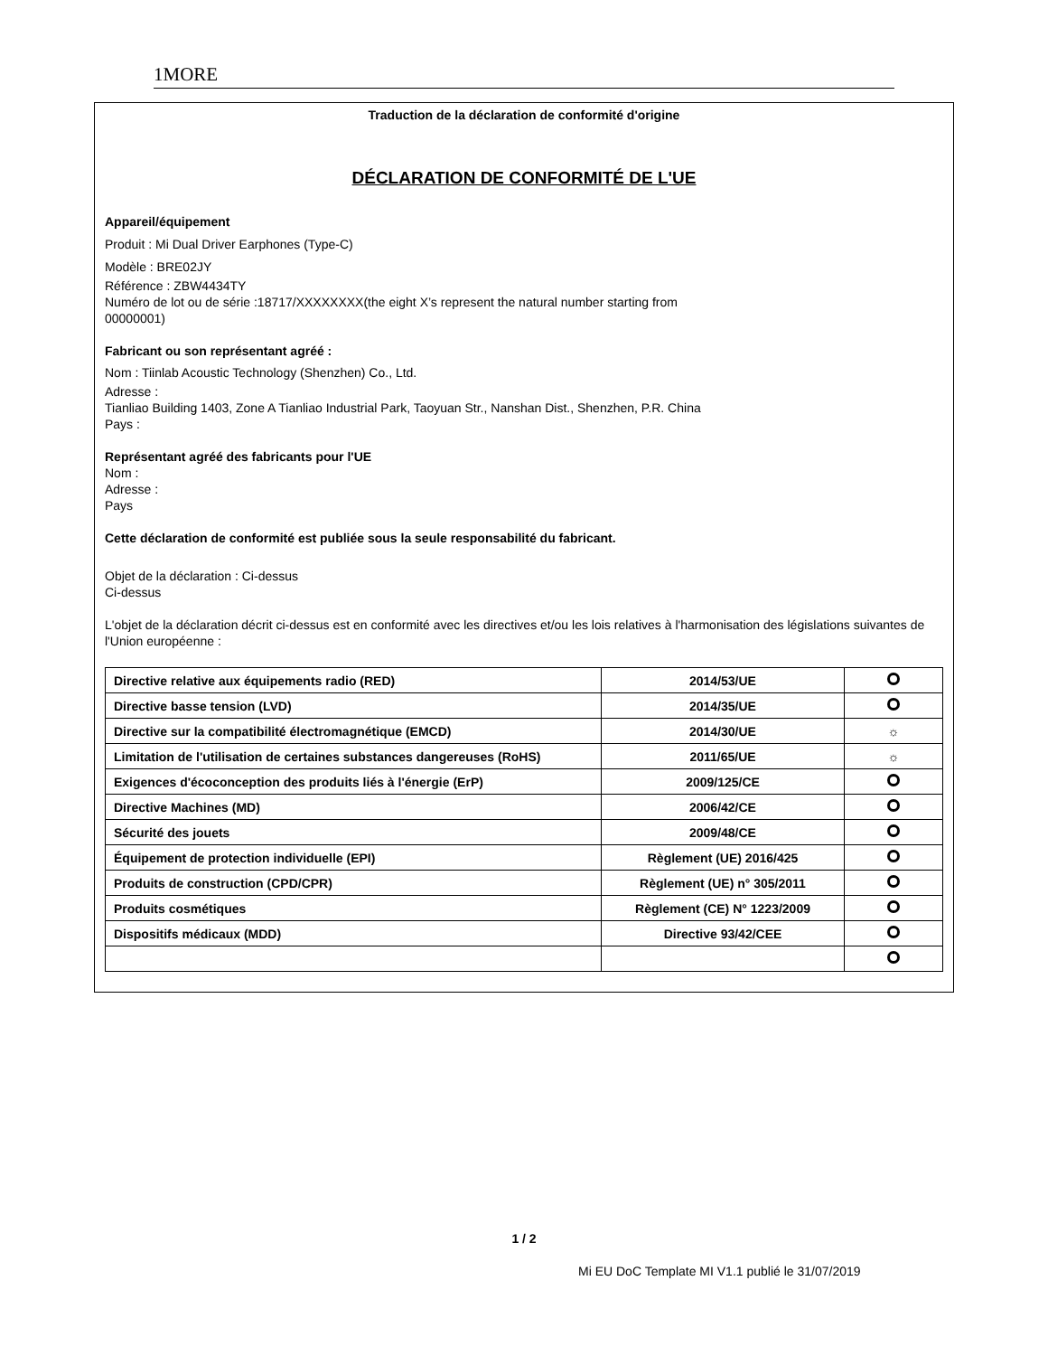1MORE
Traduction de la déclaration de conformité d'origine
DÉCLARATION DE CONFORMITÉ DE L'UE
Appareil/équipement
Produit : Mi Dual Driver Earphones (Type-C)
Modèle : BRE02JY
Référence : ZBW4434TY
Numéro de lot ou de série :18717/XXXXXXXX(the eight X’s represent the natural number starting from
00000001)
Fabricant ou son représentant agréé :
Nom : Tiinlab Acoustic Technology (Shenzhen) Co., Ltd.
Adresse :
Tianliao Building 1403, Zone A Tianliao Industrial Park, Taoyuan Str., Nanshan Dist., Shenzhen, P.R. China
Pays :
Représentant agréé des fabricants pour l'UE
Nom :
Adresse :
Pays
Cette déclaration de conformité est publiée sous la seule responsabilité du fabricant.
Objet de la déclaration : Ci-dessus
Ci-dessus
L'objet de la déclaration décrit ci-dessus est en conformité avec les directives et/ou les lois relatives à l'harmonisation des législations suivantes de l'Union européenne :
| Directive relative aux équipements radio (RED) | 2014/53/UE | |
| Directive basse tension (LVD) | 2014/35/UE | |
| Directive sur la compatibilité électromagnétique (EMCD) | 2014/30/UE | ☼ |
| Limitation de l'utilisation de certaines substances dangereuses (RoHS) | 2011/65/UE | ☼ |
| Exigences d'écoconception des produits liés à l'énergie (ErP) | 2009/125/CE | |
| Directive Machines (MD) | 2006/42/CE | |
| Sécurité des jouets | 2009/48/CE | |
| Équipement de protection individuelle (EPI) | Règlement (UE) 2016/425 | |
| Produits de construction (CPD/CPR) | Règlement (UE) n° 305/2011 | |
| Produits cosmétiques | Règlement (CE) N° 1223/2009 | |
| Dispositifs médicaux (MDD) | Directive 93/42/CEE | |
1 / 2
Mi EU DoC Template MI V1.1 publié le 31/07/2019